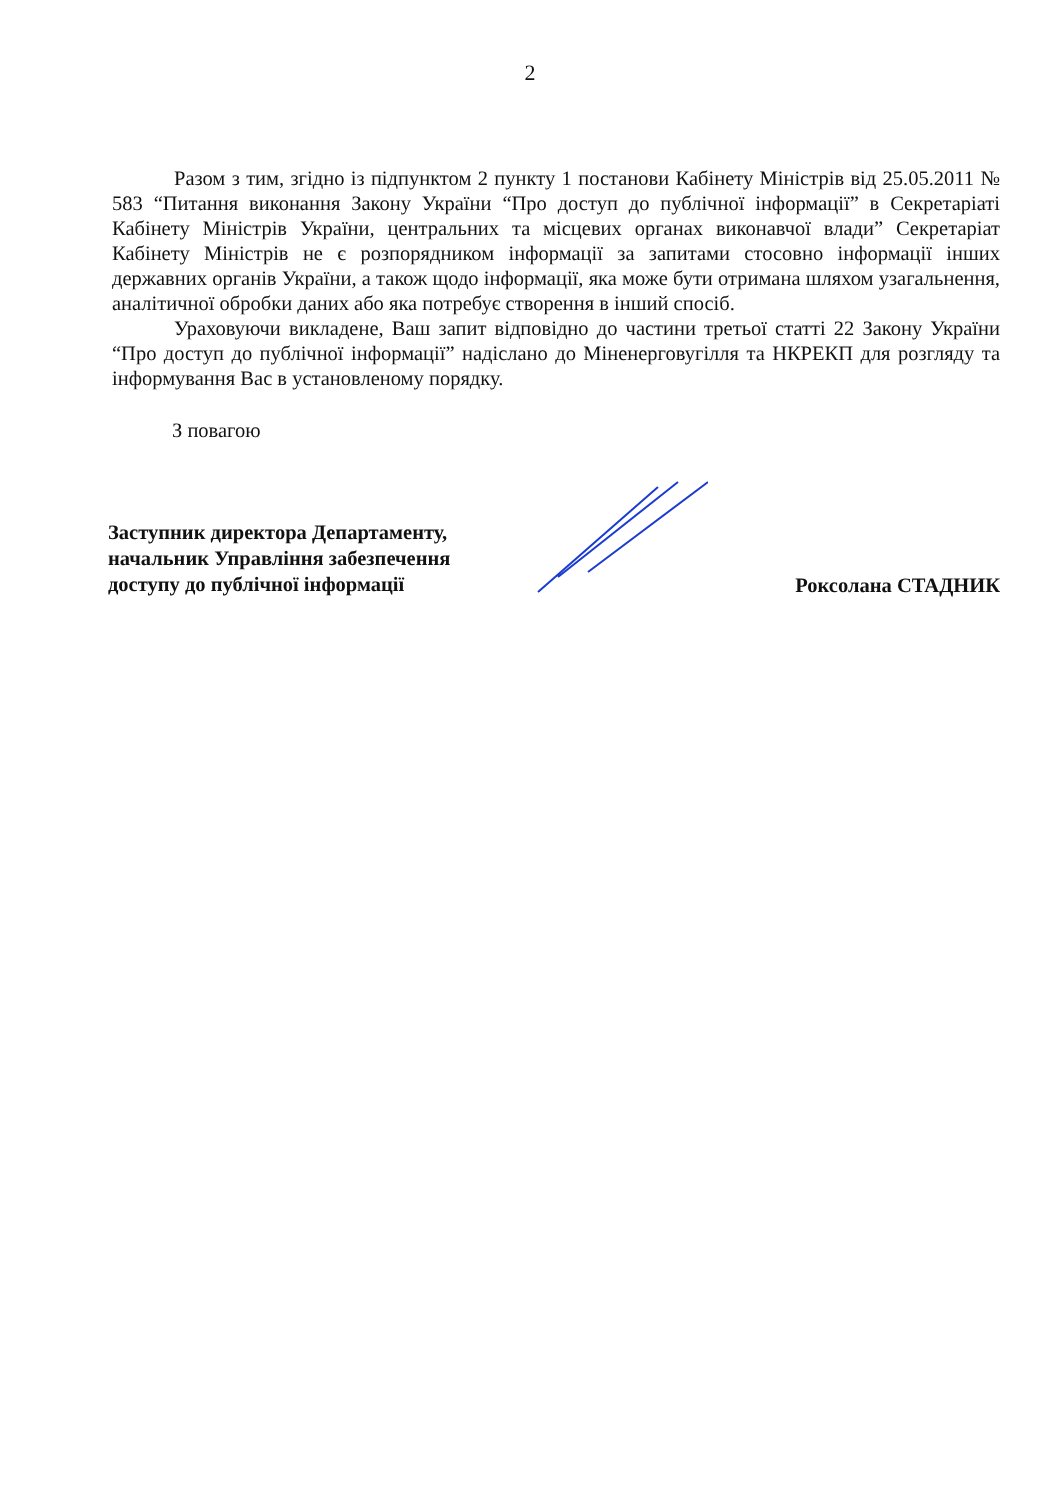2
Разом з тим, згідно із підпунктом 2 пункту 1 постанови Кабінету Міністрів від 25.05.2011 № 583 “Питання виконання Закону України “Про доступ до публічної інформації” в Секретаріаті Кабінету Міністрів України, центральних та місцевих органах виконавчої влади” Секретаріат Кабінету Міністрів не є розпорядником інформації за запитами стосовно інформації інших державних органів України, а також щодо інформації, яка може бути отримана шляхом узагальнення, аналітичної обробки даних або яка потребує створення в інший спосіб.
Ураховуючи викладене, Ваш запит відповідно до частини третьої статті 22 Закону України “Про доступ до публічної інформації” надіслано до Міненерговугілля та НКРЕКП для розгляду та інформування Вас в установленому порядку.
З повагою
Заступник директора Департаменту, начальник Управління забезпечення доступу до публічної інформації
Роксолана СТАДНИК